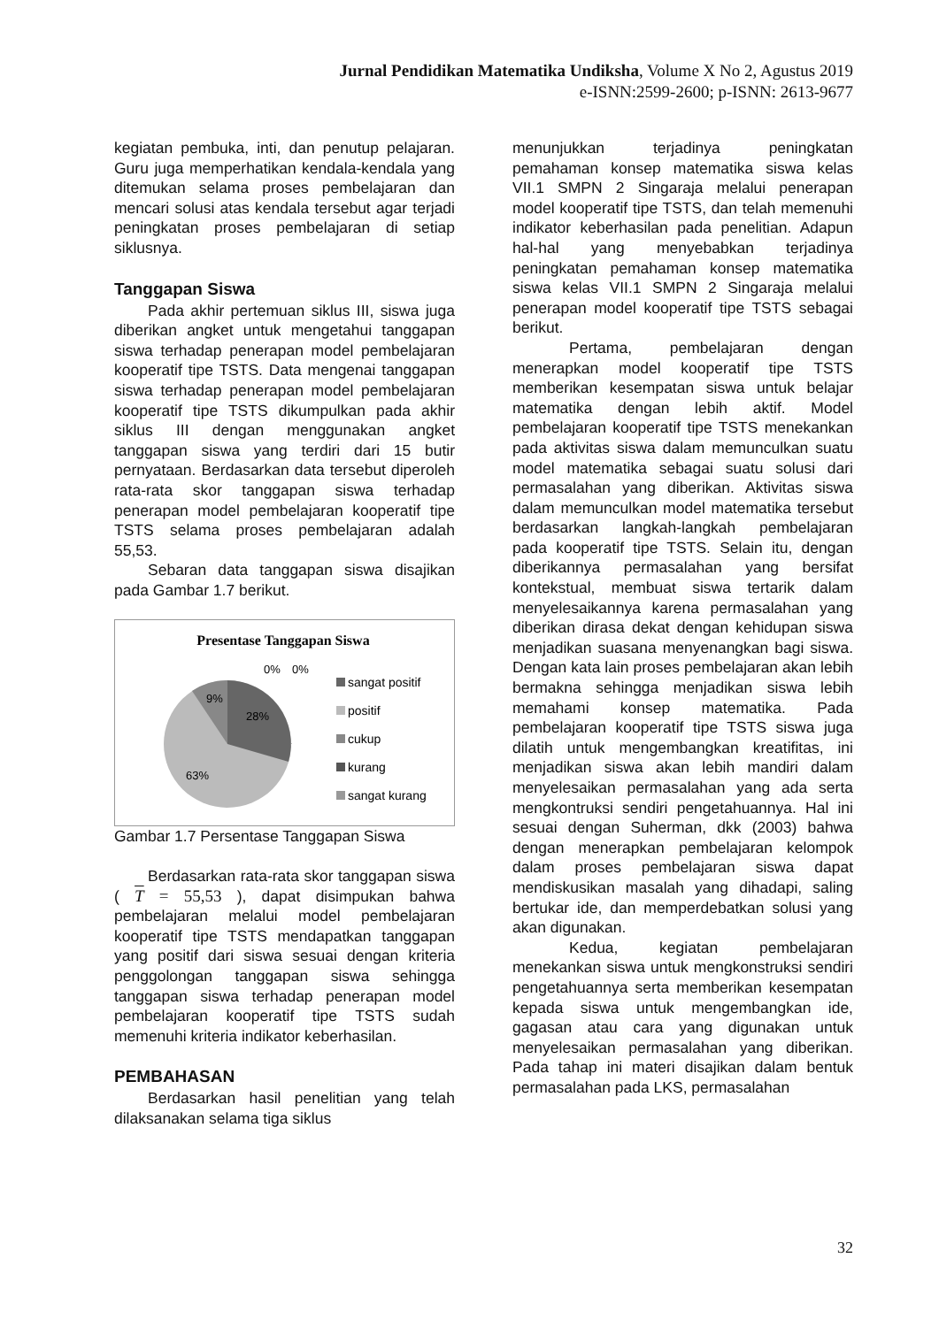Jurnal Pendidikan Matematika Undiksha, Volume X No 2, Agustus 2019
e-ISNN:2599-2600; p-ISNN: 2613-9677
kegiatan pembuka, inti, dan penutup pelajaran. Guru juga memperhatikan kendala-kendala yang ditemukan selama proses pembelajaran dan mencari solusi atas kendala tersebut agar terjadi peningkatan proses pembelajaran di setiap siklusnya.
Tanggapan Siswa
Pada akhir pertemuan siklus III, siswa juga diberikan angket untuk mengetahui tanggapan siswa terhadap penerapan model pembelajaran kooperatif tipe TSTS. Data mengenai tanggapan siswa terhadap penerapan model pembelajaran kooperatif tipe TSTS dikumpulkan pada akhir siklus III dengan menggunakan angket tanggapan siswa yang terdiri dari 15 butir pernyataan. Berdasarkan data tersebut diperoleh rata-rata skor tanggapan siswa terhadap penerapan model pembelajaran kooperatif tipe TSTS selama proses pembelajaran adalah 55,53.
Sebaran data tanggapan siswa disajikan pada Gambar 1.7 berikut.
Presentase Tanggapan Siswa
0%
0%
9%
28%
63%
sangat positif
positif
cukup
kurang
sangat kurang
Gambar 1.7 Persentase Tanggapan Siswa
Berdasarkan rata-rata skor tanggapan siswa ( T = 55,53 ), dapat disimpukan bahwa pembelajaran melalui model pembelajaran kooperatif tipe TSTS mendapatkan tanggapan yang positif dari siswa sesuai dengan kriteria penggolongan tanggapan siswa sehingga tanggapan siswa terhadap penerapan model pembelajaran kooperatif tipe TSTS sudah memenuhi kriteria indikator keberhasilan.
PEMBAHASAN
Berdasarkan hasil penelitian yang telah dilaksanakan selama tiga siklus
menunjukkan terjadinya peningkatan pemahaman konsep matematika siswa kelas VII.1 SMPN 2 Singaraja melalui penerapan model kooperatif tipe TSTS, dan telah memenuhi indikator keberhasilan pada penelitian. Adapun hal-hal yang menyebabkan terjadinya peningkatan pemahaman konsep matematika siswa kelas VII.1 SMPN 2 Singaraja melalui penerapan model kooperatif tipe TSTS sebagai berikut.
Pertama, pembelajaran dengan menerapkan model kooperatif tipe TSTS memberikan kesempatan siswa untuk belajar matematika dengan lebih aktif. Model pembelajaran kooperatif tipe TSTS menekankan pada aktivitas siswa dalam memunculkan suatu model matematika sebagai suatu solusi dari permasalahan yang diberikan. Aktivitas siswa dalam memunculkan model matematika tersebut berdasarkan langkah-langkah pembelajaran pada kooperatif tipe TSTS. Selain itu, dengan diberikannya permasalahan yang bersifat kontekstual, membuat siswa tertarik dalam menyelesaikannya karena permasalahan yang diberikan dirasa dekat dengan kehidupan siswa menjadikan suasana menyenangkan bagi siswa. Dengan kata lain proses pembelajaran akan lebih bermakna sehingga menjadikan siswa lebih memahami konsep matematika. Pada pembelajaran kooperatif tipe TSTS siswa juga dilatih untuk mengembangkan kreatifitas, ini menjadikan siswa akan lebih mandiri dalam menyelesaikan permasalahan yang ada serta mengkontruksi sendiri pengetahuannya. Hal ini sesuai dengan Suherman, dkk (2003) bahwa dengan menerapkan pembelajaran kelompok dalam proses pembelajaran siswa dapat mendiskusikan masalah yang dihadapi, saling bertukar ide, dan memperdebatkan solusi yang akan digunakan.
Kedua, kegiatan pembelajaran menekankan siswa untuk mengkonstruksi sendiri pengetahuannya serta memberikan kesempatan kepada siswa untuk mengembangkan ide, gagasan atau cara yang digunakan untuk menyelesaikan permasalahan yang diberikan. Pada tahap ini materi disajikan dalam bentuk permasalahan pada LKS, permasalahan
32